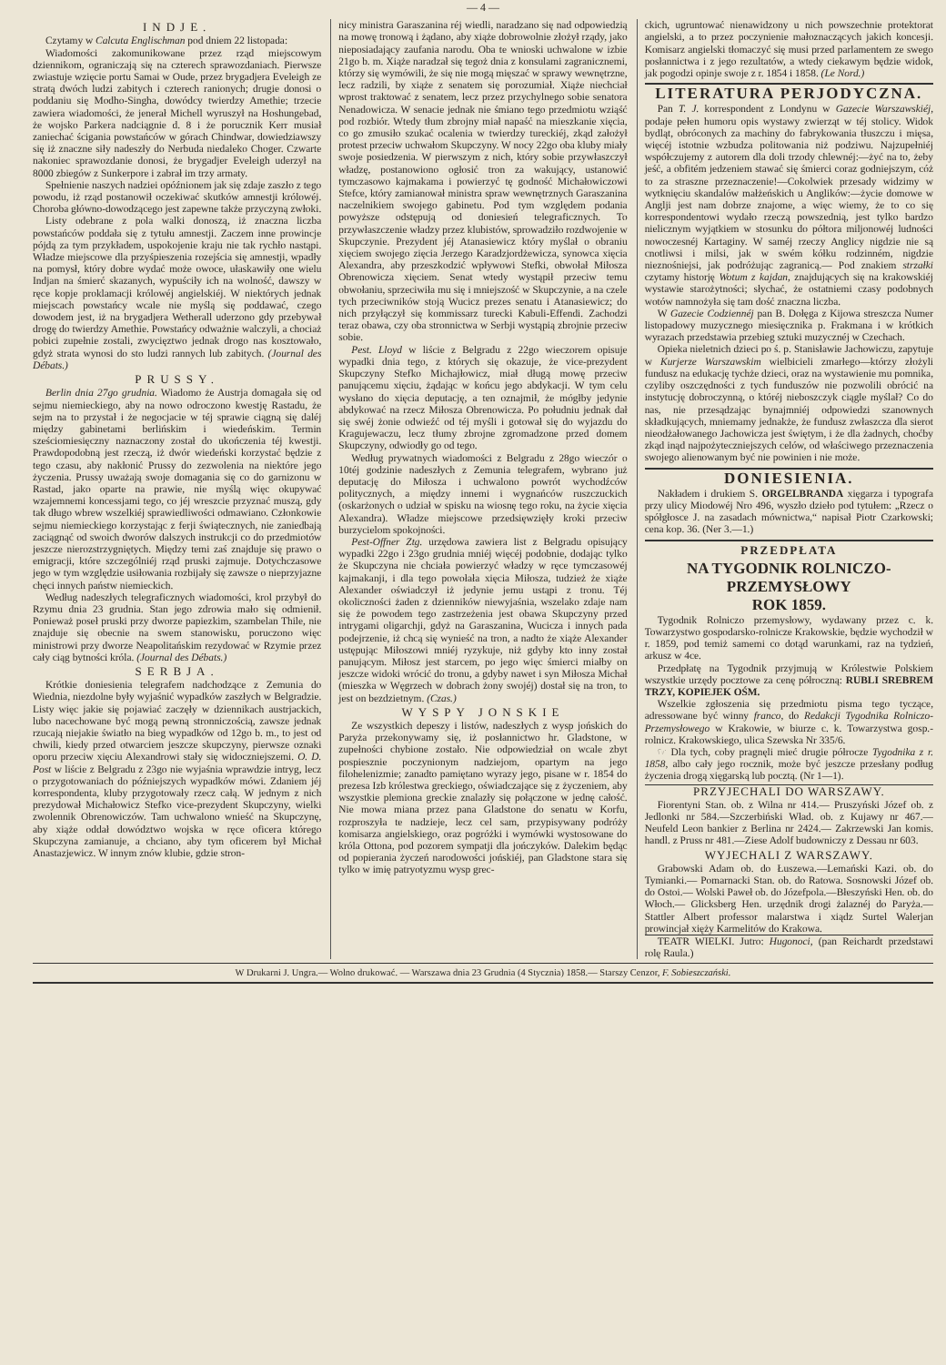— 4 —
INDJE.
Czytamy w Calcuta Englischman pod dniem 22 listopada:
Wiadomości zakomunikowane przez rząd miejscowym dziennikom, ograniczają się na czterech sprawozdaniach. Pierwsze zwiastuje wzięcie portu Samai w Oude, przez brygadjera Eveleigh ze stratą dwóch ludzi zabitych i czterech ranionych; drugie donosi o poddaniu się Modho-Singha, dowódcy twierdzy Amethie; trzecie zawiera wiadomości, że jenerał Michell wyruszył na Hoshungebad, że wojsko Parkera nadciągnie d. 8 i że porucznik Kerr musiał zaniechać ścigania powstańców w górach Chindwar, dowiedziawszy się iż znaczne siły nadeszły do Nerbuda niedaleko Choger. Czwarte nakoniec sprawozdanie donosi, że brygadjer Eveleigh uderzył na 8000 zbiegów z Sunkerpore i zabrał im trzy armaty.
Spełnienie naszych nadziei opóźnionem jak się zdaje zaszło z tego powodu, iż rząd postanowił oczekiwać skutków amnestji królowéj. Choroba główno-dowodzącego jest zapewne także przyczyną zwłoki.
Listy odebrane z pola walki donoszą, iż znaczna liczba powstańców poddała się z tytułu amnestji. Zaczem inne prowincje pójdą za tym przykładem, uspokojenie kraju nie tak rychło nastąpi. Władze miejscowe dla przyśpieszenia rozejścia się amnestji, wpadły na pomysł, który dobre wydać może owoce, ułaskawiły one wielu Indjan na śmierć skazanych, wypuściły ich na wolność, dawszy w ręce kopje proklamacji królowéj angielskiéj. W niektórych jednak miejscach powstańcy wcale nie myślą się poddawać, czego dowodem jest, iż na brygadjera Wetherall uderzono gdy przebywał drogę do twierdzy Amethie. Powstańcy odważnie walczyli, a chociaż pobici zupełnie zostali, zwycięztwo jednak drogo nas kosztowało, gdyż strata wynosi do sto ludzi rannych lub zabitych. (Journal des Débats.)
PRUSSY.
Berlin dnia 27go grudnia. Wiadomo że Austrja domagała się od sejmu niemieckiego, aby na nowo odroczono kwestję Rastadu, że sejm na to przystał i że negocjacie w téj sprawie ciągną się daléj między gabinetami berlińskim i wiedeńskim. Termin sześciomiesięczny naznaczony został do ukończenia téj kwestji. Prawdopodobną jest rzeczą, iż dwór wiedeński korzystać będzie z tego czasu, aby nakłonić Prussy do zezwolenia na niektóre jego życzenia. Prussy uważają swoje domagania się co do garnizonu w Rastad, jako oparte na prawie, nie myślą więc okupywać wzajemnemi koncessjami tego, co jéj wreszcie przyznać muszą, gdy tak długo wbrew wszelkiéj sprawiedliwości odmawiano. Członkowie sejmu niemieckiego korzystając z ferji świątecznych, nie zaniedbają zaciągnąć od swoich dworów dalszych instrukcji co do przedmiotów jeszcze nierozstrzygniętych. Między temi zaś znajduje się prawo o emigracji, które szczególniéj rząd pruski zajmuje. Dotychczasowe jego w tym względzie usiłowania rozbijały się zawsze o nieprzyjazne chęci innych państw niemieckich.
Według nadeszłych telegraficznych wiadomości, krol przybył do Rzymu dnia 23 grudnia. Stan jego zdrowia mało się odmienił. Ponieważ poseł pruski przy dworze papiezkim, szambelan Thile, nie znajduje się obecnie na swem stanowisku, poruczono więc ministrowi przy dworze Neapolitańskim rezydować w Rzymie przez cały ciąg bytności króla. (Journal des Débats.)
SERBJA.
Krótkie doniesienia telegrafem nadchodzące z Zemunia do Wiednia, niezdolne były wyjaśnić wypadków zaszłych w Belgradzie. Listy więc jakie się pojawiać zaczęły w dziennikach austrjackich, lubo nacechowane być mogą pewną stronniczością, zawsze jednak rzucają niejakie światło na bieg wypadków od 12go b. m., to jest od chwili, kiedy przed otwarciem jeszcze skupczyny, pierwsze oznaki oporu przeciw xięciu Alexandrowi stały się widoczniejszemi. O. D. Post w liście z Belgradu z 23go nie wyjaśnia wprawdzie intryg, lecz o przygotowaniach do późniejszych wypadków mówi. Zdaniem jéj korrespondenta, kluby przygotowały rzecz całą. W jednym z nich prezydował Michałowicz Stefko vice-prezydent Skupczyny, wielki zwolennik Obrenowiczów. Tam uchwalono wnieść na Skupczynę, aby xiąże oddał dowództwo wojska w ręce oficera którego Skupczyna zamianuje, a chciano, aby tym oficerem był Michał Anastazjewicz. W innym znów klubie, gdzie stron-
nicy ministra Garaszanina réj wiedli, naradzano się nad odpowiedzią na mowę tronową i żądano, aby xiąże dobrowolnie złożył rządy, jako nieposiadający zaufania narodu. Oba te wnioski uchwalone w izbie 21go b. m. Xiąże naradzał się tegoż dnia z konsulami zagranicznemi, którzy się wymówili, że się nie mogą mięszać w sprawy wewnętrzne, lecz radzili, by xiąże z senatem się porozumiał. Xiąże niechciał wprost traktować z senatem, lecz przez przychylnego sobie senatora Nenadowicza. W senacie jednak nie śmiano tego przedmiotu wziąść pod rozbiór. Wtedy tłum zbrojny miał napaść na mieszkanie xięcia, co go zmusiło szukać ocalenia w twierdzy tureckiéj, zkąd założył protest przeciw uchwałom Skupczyny. W nocy 22go oba kluby miały swoje posiedzenia. W pierwszym z nich, który sobie przywłaszczył władzę, postanowiono ogłosić tron za wakujący, ustanowić tymczasowo kajmakama i powierzyć tę godność Michałowiczowi Stefce, który zamianował ministra spraw wewnętrznych Garaszanina naczelnikiem swojego gabinetu. Pod tym względem podania powyższe odstępują od doniesień telegraficznych. To przywłaszczenie władzy przez klubistów, sprowadziło rozdwojenie w Skupczynie. Prezydent jéj Atanasiewicz który myślał o obraniu xięciem swojego zięcia Jerzego Karadzjordżewicza, synowca xięcia Alexandra, aby przeszkodzić wpływowi Stefki, obwołał Miłosza Obrenowicza xięciem. Senat wtedy wystąpił przeciw temu obwołaniu, sprzeciwiła mu się i mniejszość w Skupczynie, a na czele tych przeciwników stoją Wucicz prezes senatu i Atanasiewicz; do nich przyłączył się kommissarz turecki Kabuli-Effendi. Zachodzi teraz obawa, czy oba stronnictwa w Serbji wystąpią zbrojnie przeciw sobie.
Pest. Lloyd w liście z Belgradu z 22go wieczorem opisuje wypadki dnia tego, z których się okazuje, że vice-prezydent Skupczyny Stefko Michajłowicz, miał długą mowę przeciw panującemu xięciu, żądając w końcu jego abdykacji. W tym celu wysłano do xięcia deputację, a ten oznajmił, że mógłby jedynie abdykować na rzecz Miłosza Obrenowicza. Po południu jednak dał się swéj żonie odwieźć od téj myśli i gotował się do wyjazdu do Kragujewaczu, lecz tłumy zbrojne zgromadzone przed domem Skupczyny, odwiodły go od tego.
Według prywatnych wiadomości z Belgradu z 28go wieczór o 10téj godzinie nadeszłych z Zemunia telegrafem, wybrano już deputację do Miłosza i uchwalono powrót wychodźców politycznych, a między innemi i wygnańców ruszczuckich (oskarżonych o udział w spisku na wiosnę tego roku, na życie xięcia Alexandra). Władze miejscowe przedsięwzięły kroki przeciw burzycielom spokojności.
Pest-Offner Ztg. urzędowa zawiera list z Belgradu opisujący wypadki 22go i 23go grudnia mniéj więcéj podobnie, dodając tylko że Skupczyna nie chciała powierzyć władzy w ręce tymczasowéj kajmakanji, i dla tego powołała xięcia Miłosza, tudzież że xiąże Alexander oświadczył iż jedynie jemu ustąpi z tronu. Téj okoliczności żaden z dzienników niewyjaśnia, wszelako zdaje nam się że powodem tego zastrzeżenia jest obawa Skupczyny przed intrygami oligarchji, gdyż na Garaszanina, Wucicza i innych pada podejrzenie, iż chcą się wynieść na tron, a nadto że xiąże Alexander ustępując Miłoszowi mniéj ryzykuje, niż gdyby kto inny został panującym. Miłosz jest starcem, po jego więc śmierci miałby on jeszcze widoki wrócić do tronu, a gdyby nawet i syn Miłosza Michał (mieszka w Węgrzech w dobrach żony swojéj) dostał się na tron, to jest on bezdzietnym. (Czas.)
WYSPY JONSKIE
Ze wszystkich depeszy i listów, nadeszłych z wysp jońskich do Paryża przekonywamy się, iż posłannictwo hr. Gladstone, w zupełności chybione zostało. Nie odpowiedział on wcale zbyt pospiesznie poczynionym nadziejom, opartym na jego filohelenizmie; zanadto pamiętano wyrazy jego, pisane w r. 1854 do prezesa Izb królestwa greckiego, oświadczające się z życzeniem, aby wszystkie plemiona greckie znalazły się połączone w jednę całość. Nie mowa miana przez pana Gladstone do senatu w Korfu, rozproszyła te nadzieje, lecz cel sam, przypisywany podróży komisarza angielskiego, oraz pogróżki i wymówki wystosowane do króla Ottona, pod pozorem sympatji dla jończyków. Dalekim będąc od popierania życzeń narodowości jońskiéj, pan Gladstone stara się tylko w imię patryotyzmu wysp grec-
ckich, ugruntować nienawidzony u nich powszechnie protektorat angielski, a to przez poczynienie małoznaczących jakich koncesji. Komisarz angielski tłomaczyć się musi przed parlamentem ze swego posłannictwa i z jego rezultatów, a wtedy ciekawym będzie widok, jak pogodzi opinje swoje z r. 1854 i 1858. (Le Nord.)
LITERATURA PERJODYCZNA.
Pan T. J. korrespondent z Londynu w Gazecie Warszawskiéj, podaje pełen humoru opis wystawy zwierząt w téj stolicy. Widok bydląt, obróconych za machiny do fabrykowania tłuszczu i mięsa, więcéj istotnie wzbudza politowania niż podziwu. Najzupełniéj współczujemy z autorem dla doli trzody chlewnéj:—żyć na to, żeby jeść, a obfitém jedzeniem stawać się śmierci coraz godniejszym, cóż to za straszne przeznaczenie!—Cokolwiek przesady widzimy w wytknięciu skandalów małżeńskich u Anglików:—życie domowe w Anglji jest nam dobrze znajome, a więc wiemy, że to co się korrespondentowi wydało rzeczą powszednią, jest tylko bardzo nielicznym wyjątkiem w stosunku do półtora miljonowéj ludności nowoczesnéj Kartaginy. W saméj rzeczy Anglicy nigdzie nie są cnotliwsi i milsi, jak w swém kółku rodzinném, nigdzie nieznośniejsi, jak podróżując zagranicą.— Pod znakiem strzałki czytamy historję Wotum z kajdan, znajdujących się na krakowskiéj wystawie starożytności; słychać, że ostatniemi czasy podobnych wotów namnożyła się tam dość znaczna liczba.
W Gazecie Codziennéj pan B. Dołęga z Kijowa streszcza Numer listopadowy muzycznego miesięcznika p. Frakmana i w krótkich wyrazach przedstawia przebieg sztuki muzycznéj w Czechach.
Opieka nieletnich dzieci po ś. p. Stanisławie Jachowiczu, zapytuje w Kurjerze Warszawskim wielbicieli zmarłego—którzy złożyli fundusz na edukację tychże dzieci, oraz na wystawienie mu pomnika, czyliby oszczędności z tych funduszów nie pozwolili obrócić na instytucję dobroczynną, o któréj nieboszczyk ciągle myślał? Co do nas, nie przesądzając bynajmniéj odpowiedzi szanownych składkujących, mniemamy jednakże, że fundusz zwłaszcza dla sierot nieodżałowanego Jachowicza jest świętym, i że dla żadnych, choćby zkąd inąd najpożyteczniejszych celów, od właściwego przeznaczenia swojego alienowanym być nie powinien i nie może.
DONIESIENIA.
Nakładem i drukiem S. ORGELBRANDA xięgarza i typografa przy ulicy Miodowéj Nro 496, wyszło dzieło pod tytułem: „Rzecz o spółgłosce J. na zasadach mównictwa,“ napisał Piotr Czarkowski; cena kop. 36. (Ner 3.—1.)
PRZEDPŁATA
NA TYGODNIK ROLNICZO-PRZEMYSŁOWY
ROK 1859.
Tygodnik Rolniczo przemysłowy, wydawany przez c. k. Towarzystwo gospodarsko-rolnicze Krakowskie, będzie wychodził w r. 1859, pod temiż samemi co dotąd warunkami, raz na tydzień, arkusz w 4ce.
Przedpłatę na Tygodnik przyjmują w Królestwie Polskiem wszystkie urzędy pocztowe za cenę półroczną: RUBLI SREBREM TRZY, KOPIEJEK OŚM.
Wszelkie zgłoszenia się przedmiotu pisma tego tyczące, adressowane być winny franco, do Redakcji Tygodnika Rolniczo-Przemysłowego w Krakowie, w biurze c. k. Towarzystwa gosp.-rolnicz. Krakowskiego, ulica Szewska Nr 335/6.
☞ Dla tych, coby pragnęli mieć drugie półrocze Tygodnika z r. 1858, albo cały jego rocznik, może być jeszcze przesłany podług życzenia drogą xięgarską lub pocztą. (Nr 1—1).
PRZYJECHALI DO WARSZAWY.
Fiorentyni Stan. ob. z Wilna nr 414.— Pruszyński Józef ob. z Jedlonki nr 584.—Szczerbiński Wład. ob. z Kujawy nr 467.— Neufeld Leon bankier z Berlina nr 2424.— Zakrzewski Jan komis. handl. z Pruss nr 481.—Ziese Adolf budowniczy z Dessau nr 603.
WYJECHALI Z WARSZAWY.
Grabowski Adam ob. do Łuszewa.—Lemański Kazi. ob. do Tymianki.— Pomarnacki Stan. ob. do Ratowa. Sosnowski Józef ob. do Ostoi.— Wolski Paweł ob. do Józefpola.—Błeszyński Hen. ob. do Włoch.— Glicksberg Hen. urzędnik drogi żalaznéj do Paryża.— Stattler Albert professor malarstwa i xiądz Surtel Walerjan prowincjał xięży Karmelitów do Krakowa.
TEATR WIELKI. Jutro: Hugonoci, (pan Reichardt przedstawi rolę Raula.)
W Drukarni J. Ungra.— Wolno drukować. — Warszawa dnia 23 Grudnia (4 Stycznia) 1858.— Starszy Cenzor, F. Sobieszczański.